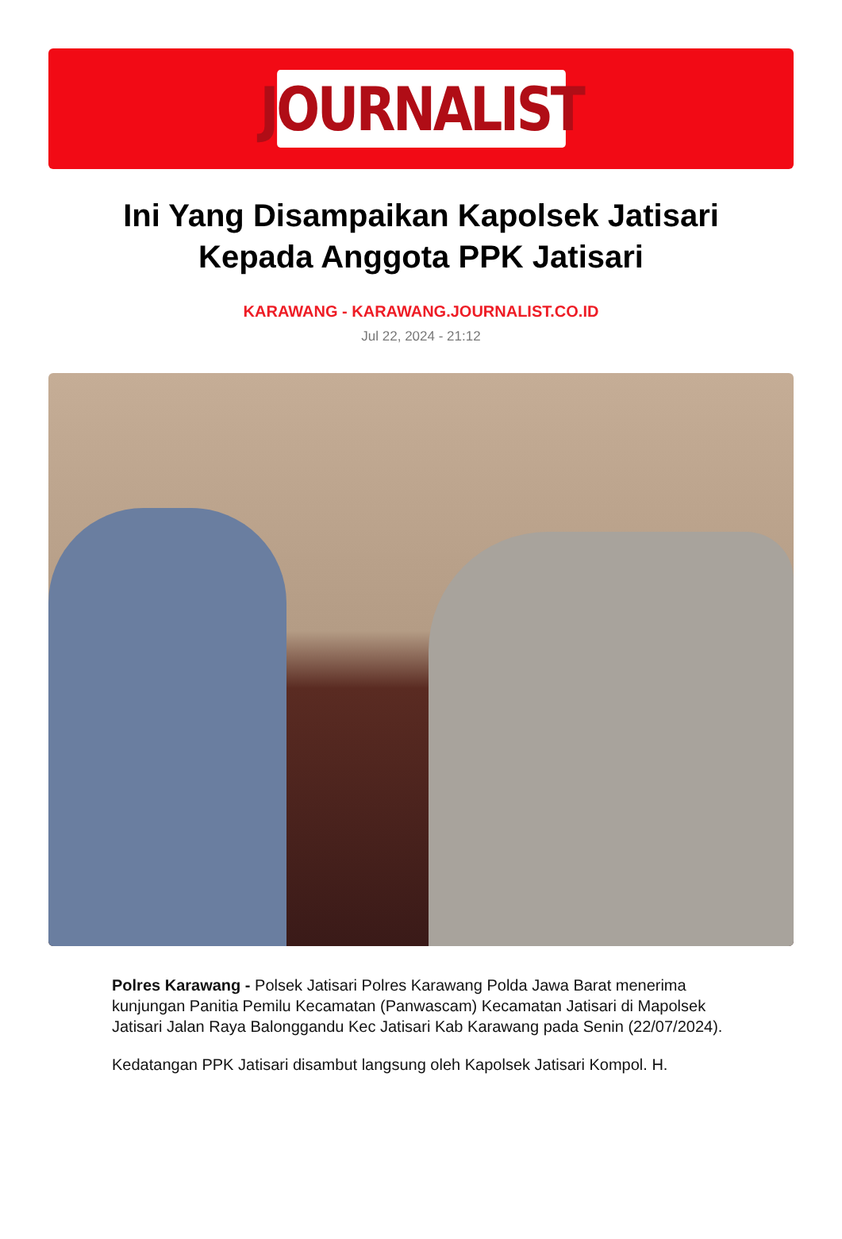JOURNALIST
Ini Yang Disampaikan Kapolsek Jatisari Kepada Anggota PPK Jatisari
KARAWANG - KARAWANG.JOURNALIST.CO.ID
Jul 22, 2024 - 21:12
Polres Karawang - Polsek Jatisari Polres Karawang Polda Jawa Barat menerima kunjungan Panitia Pemilu Kecamatan (Panwascam) Kecamatan Jatisari di Mapolsek Jatisari Jalan Raya Balonggandu Kec Jatisari Kab Karawang pada Senin (22/07/2024).
Kedatangan PPK Jatisari disambut langsung oleh Kapolsek Jatisari Kompol. H.